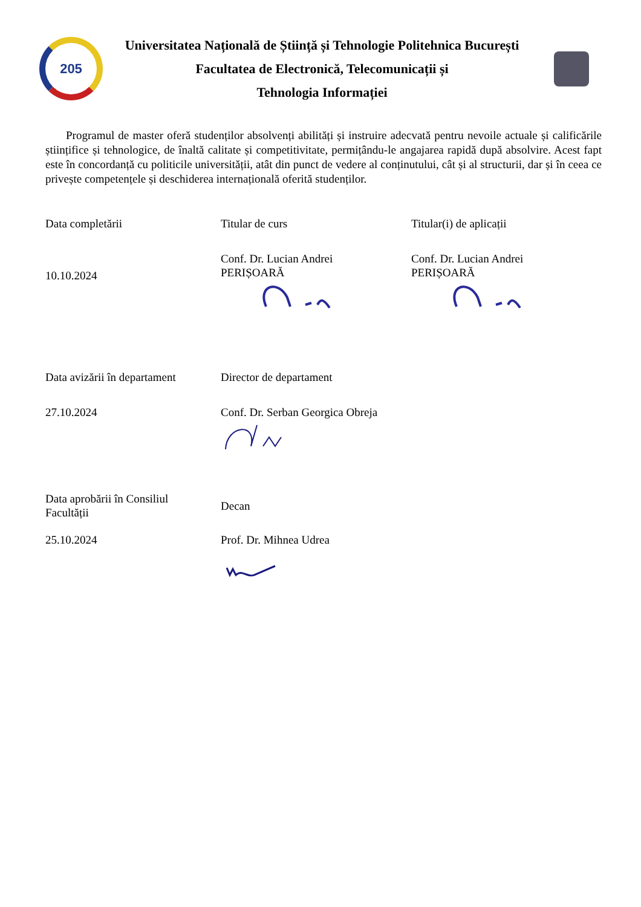205
Universitatea Națională de Știință și Tehnologie Politehnica București
Facultatea de Electronică, Telecomunicații și
Tehnologia Informației
Programul de master oferă studenților absolvenți abilități și instruire adecvată pentru nevoile actuale și calificările științifice și tehnologice, de înaltă calitate și competitivitate, permițându-le angajarea rapidă după absolvire. Acest fapt este în concordanță cu politicile universității, atât din punct de vedere al conținutului, cât și al structurii, dar și în ceea ce privește competențele și deschiderea internațională oferită studenților.
| Data completării | Titular de curs | Titular(i) de aplicații |
| 10.10.2024 | Conf. Dr. Lucian Andrei PERIȘOARĂ | Conf. Dr. Lucian Andrei PERIȘOARĂ |
| Data avizării în departament | Director de departament | |
| 27.10.2024 | Conf. Dr. Serban Georgica Obreja | |
| Data aprobării în Consiliul Facultății | Decan | |
| 25.10.2024 | Prof. Dr. Mihnea Udrea | |